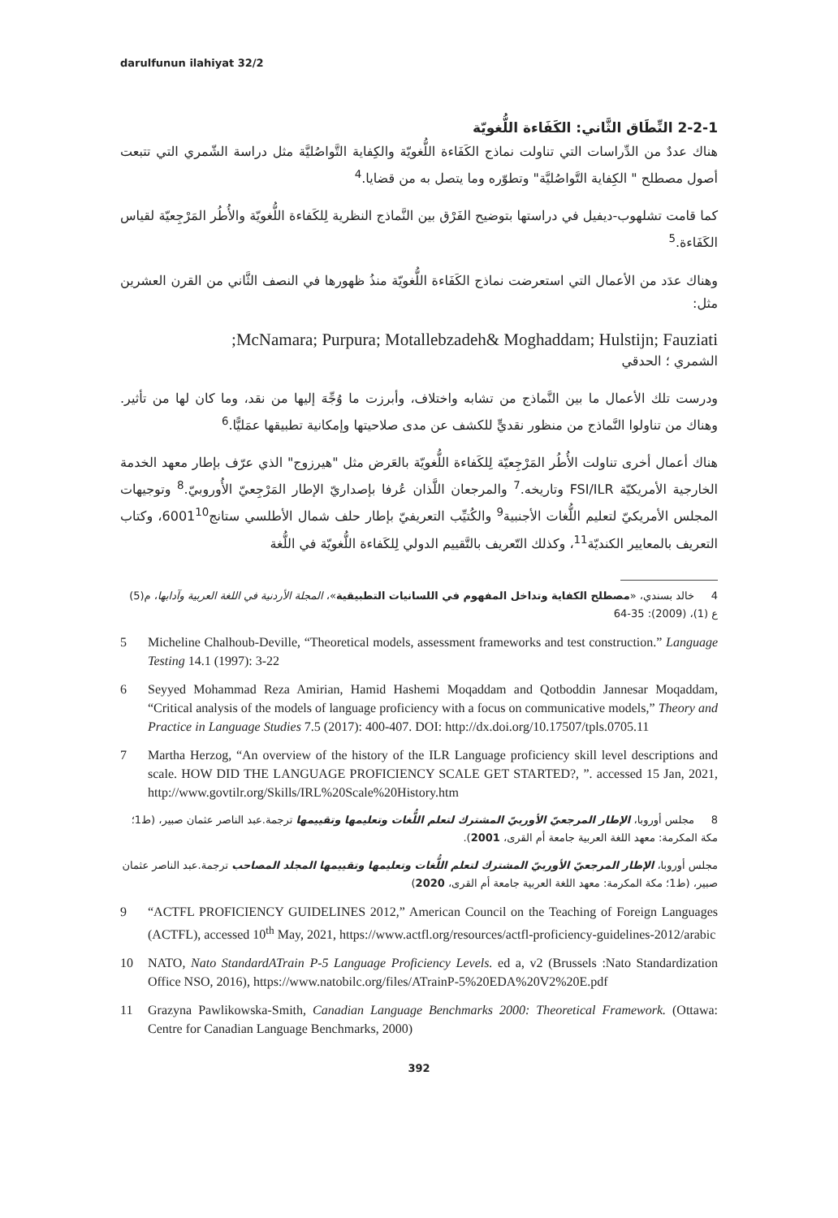darulfunun ilahiyat 32/2
2-2-1 النِّطَاق الثَّاني: الكَفَاءة اللُّغويّة
هناك عددٌ من الدِّراسات التي تناولت نماذج الكَفَاءة اللُّغويّة والكِفاية التَّواصُليَّة مثل دراسة الشّمري التي تتبعت أصول مصطلح " الكِفاية التَّواصُليَّة" وتطوّره وما يتصل به من قضايا.<sup>4</sup>
كما قامت تشلهوب-ديفيل في دراستها بتوضيح الفَرْق بين النَّماذج النظرية لِلكَفاءة اللُّغويّة والأُطُر المَرْجِعيّة لقياس الكَفَاءة.<sup>5</sup>
وهناك عدَد من الأعمال التي استعرضت نماذج الكَفَاءة اللُّغويّة منذُ ظهورها في النصف الثَّاني من القرن العشرين مثل:
;McNamara; Purpura; Motallebzadeh& Moghaddam; Hulstijn; Fauziati
الشمري ؛ الحدقي
ودرست تلك الأعمال ما بين النَّماذج من تشابه واختلاف، وأبرزت ما وُجِّهَ إليها من نقد، وما كان لها من تأثير. وهناك من تناولوا النَّماذج من منظور نقديٍّ للكشف عن مدى صلاحيتها وإمكانية تطبيقها عمَليًّا.<sup>6</sup>
هناك أعمال أخرى تناولت الأُطُر المَرْجِعيّة لِلكَفاءة اللُّغويّة بالعَرض مثل "هيرزوج" الذي عرّف بإطار معهد الخدمة الخارجية الأمريكيّة FSI/ILR وتاريخه.<sup>7</sup> والمرجعان اللَّذان عُرفا بإصداريّ الإطار المَرْجِعيّ الأُوروبيّ.<sup>8</sup> وتوجيهات المجلس الأمريكيّ لتعليم اللُّغات الأجنبية<sup>9</sup> والكُتيِّب التعريفيّ بإطار حلف شمال الأطلسي ستانج6001<sup>10</sup>، وكتاب التعريف بالمعايير الكنديّة<sup>11</sup>، وكذلك التّعريف بالتَّقييم الدولي لِلكَفاءة اللُّغويّة في اللُّغة
4 خالد بسندي، «مصطلح الكفاية وتداخل المفهوم في اللسانيات التطبيقية»، المجلة الأردنية في اللغة العربية وآدابها، م(5) ع (1)، (2009): 35-64
5 Micheline Chalhoub-Deville, “Theoretical models, assessment frameworks and test construction.” Language Testing 14.1 (1997): 3-22
6 Seyyed Mohammad Reza Amirian, Hamid Hashemi Moqaddam and Qotboddin Jannesar Moqaddam, “Critical analysis of the models of language proficiency with a focus on communicative models,” Theory and Practice in Language Studies 7.5 (2017): 400-407. DOI: http://dx.doi.org/10.17507/tpls.0705.11
7 Martha Herzog, “An overview of the history of the ILR Language proficiency skill level descriptions and scale. HOW DID THE LANGUAGE PROFICIENCY SCALE GET STARTED?, ”. accessed 15 Jan, 2021, http://www.govtilr.org/Skills/IRL%20Scale%20History.htm
8 مجلس أوروبا، الإطار المرجعيّ الأوربيّ المشترك لتعلم اللُّغات وتعليمها وتقييمها ترجمة.عبد الناصر عثمان صبير، (ط1؛ مكة المكرمة: معهد اللغة العربية جامعة أم القرى، 2001).
مجلس أوروبا، الإطار المرجعيّ الأوربيّ المشترك لتعلم اللُّغات وتعليمها وتقييمها المجلد المصاحب ترجمة.عبد الناصر عثمان صبير، (ط1؛ مكة المكرمة: معهد اللغة العربية جامعة أم القرى، 2020)
9 “ACTFL PROFICIENCY GUIDELINES 2012,” American Council on the Teaching of Foreign Languages (ACTFL), accessed 10<sup>th</sup> May, 2021, https://www.actfl.org/resources/actfl-proficiency-guidelines-2012/arabic
10 NATO, Nato StandardATrain P-5 Language Proficiency Levels. ed a, v2 (Brussels :Nato Standardization Office NSO, 2016), https://www.natobilc.org/files/ATrainP-5%20EDA%20V2%20E.pdf
11 Grazyna Pawlikowska-Smith, Canadian Language Benchmarks 2000: Theoretical Framework. (Ottawa: Centre for Canadian Language Benchmarks, 2000)
392